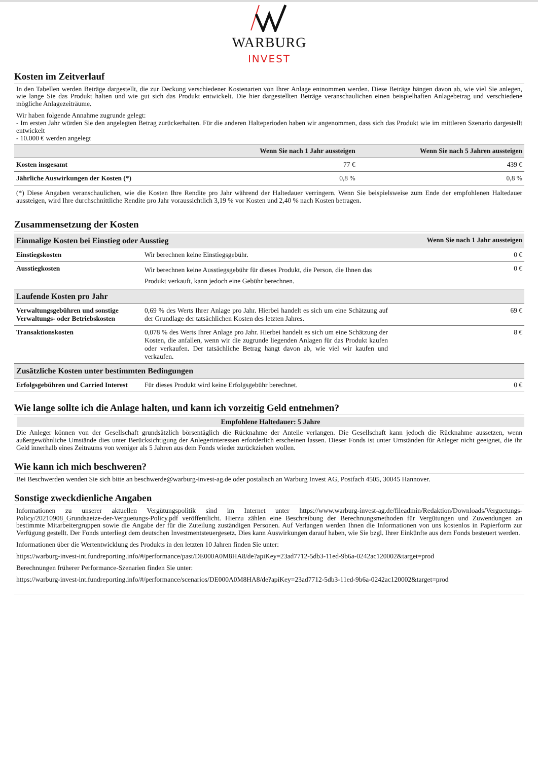WARBURG
INVEST
Kosten im Zeitverlauf
In den Tabellen werden Beträge dargestellt, die zur Deckung verschiedener Kostenarten von Ihrer Anlage entnommen werden. Diese Beträge hängen davon ab, wie viel Sie anlegen, wie lange Sie das Produkt halten und wie gut sich das Produkt entwickelt. Die hier dargestellten Beträge veranschaulichen einen beispielhaften Anlagebetrag und verschiedene mögliche Anlagezeiträume.
Wir haben folgende Annahme zugrunde gelegt:
- Im ersten Jahr würden Sie den angelegten Betrag zurückerhalten. Für die anderen Halteperioden haben wir angenommen, dass sich das Produkt wie im mittleren Szenario dargestellt entwickelt
- 10.000 € werden angelegt
| | Wenn Sie nach 1 Jahr aussteigen | Wenn Sie nach 5 Jahren aussteigen |
| --- | --- | --- |
| Kosten insgesamt | 77 € | 439 € |
| Jährliche Auswirkungen der Kosten (*) | 0,8 % | 0,8 % |
(*) Diese Angaben veranschaulichen, wie die Kosten Ihre Rendite pro Jahr während der Haltedauer verringern. Wenn Sie beispielsweise zum Ende der empfohlenen Haltedauer aussteigen, wird Ihre durchschnittliche Rendite pro Jahr voraussichtlich 3,19 % vor Kosten und 2,40 % nach Kosten betragen.
Zusammensetzung der Kosten
| Einmalige Kosten bei Einstieg oder Ausstieg | | Wenn Sie nach 1 Jahr aussteigen |
| Einstiegskosten | Wir berechnen keine Einstiegsgebühr. | 0 € |
| Ausstiegkosten | Wir berechnen keine Ausstiegsgebühr für dieses Produkt, die Person, die Ihnen das Produkt verkauft, kann jedoch eine Gebühr berechnen. | 0 € |
| Laufende Kosten pro Jahr | | |
| Verwaltungsgebühren und sonstige Verwaltungs- oder Betriebskosten | 0,69 % des Werts Ihrer Anlage pro Jahr. Hierbei handelt es sich um eine Schätzung auf der Grundlage der tatsächlichen Kosten des letzten Jahres. | 69 € |
| Transaktionskosten | 0,078 % des Werts Ihrer Anlage pro Jahr. Hierbei handelt es sich um eine Schätzung der Kosten, die anfallen, wenn wir die zugrunde liegenden Anlagen für das Produkt kaufen oder verkaufen. Der tatsächliche Betrag hängt davon ab, wie viel wir kaufen und verkaufen. | 8 € |
| Zusätzliche Kosten unter bestimmten Bedingungen | | |
| Erfolgsgebühren und Carried Interest | Für dieses Produkt wird keine Erfolgsgebühr berechnet. | 0 € |
Wie lange sollte ich die Anlage halten, und kann ich vorzeitig Geld entnehmen?
Empfohlene Haltedauer: 5 Jahre
Die Anleger können von der Gesellschaft grundsätzlich börsentäglich die Rücknahme der Anteile verlangen. Die Gesellschaft kann jedoch die Rücknahme aussetzen, wenn außergewöhnliche Umstände dies unter Berücksichtigung der Anlegerinteressen erforderlich erscheinen lassen. Dieser Fonds ist unter Umständen für Anleger nicht geeignet, die ihr Geld innerhalb eines Zeitraums von weniger als 5 Jahren aus dem Fonds wieder zurückziehen wollen.
Wie kann ich mich beschweren?
Bei Beschwerden wenden Sie sich bitte an beschwerde@warburg-invest-ag.de oder postalisch an Warburg Invest AG, Postfach 4505, 30045 Hannover.
Sonstige zweckdienliche Angaben
Informationen zu unserer aktuellen Vergütungspolitik sind im Internet unter https://www.warburg-invest-ag.de/fileadmin/Redaktion/Downloads/Verguetungs-Policy/20210908_Grundsaetze-der-Verguetungs-Policy.pdf veröffentlicht. Hierzu zählen eine Beschreibung der Berechnungsmethoden für Vergütungen und Zuwendungen an bestimmte Mitarbeitergruppen sowie die Angabe der für die Zuteilung zuständigen Personen. Auf Verlangen werden Ihnen die Informationen von uns kostenlos in Papierform zur Verfügung gestellt. Der Fonds unterliegt dem deutschen Investmentsteuergesetz. Dies kann Auswirkungen darauf haben, wie Sie bzgl. Ihrer Einkünfte aus dem Fonds besteuert werden.
Informationen über die Wertentwicklung des Produkts in den letzten 10 Jahren finden Sie unter:
https://warburg-invest-int.fundreporting.info/#/performance/past/DE000A0M8HA8/de?apiKey=23ad7712-5db3-11ed-9b6a-0242ac120002&target=prod
Berechnungen früherer Performance-Szenarien finden Sie unter:
https://warburg-invest-int.fundreporting.info/#/performance/scenarios/DE000A0M8HA8/de?apiKey=23ad7712-5db3-11ed-9b6a-0242ac120002&target=prod